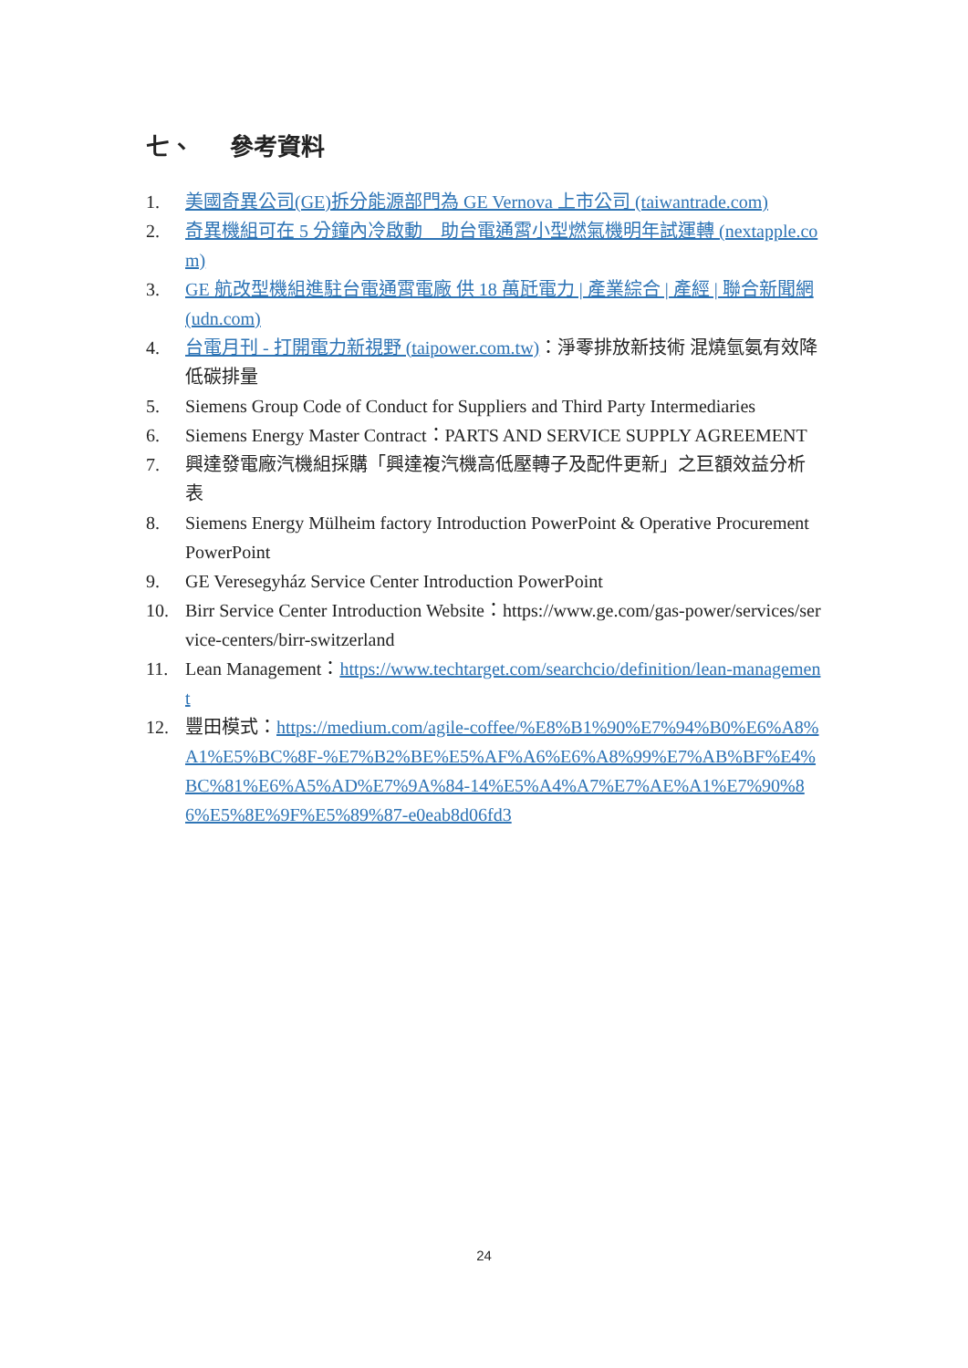七、 參考資料
1. 美國奇異公司(GE)拆分能源部門為 GE Vernova 上市公司 (taiwantrade.com)
2. 奇異機組可在 5 分鐘內冷啟動　助台電通霄小型燃氣機明年試運轉 (nextapple.com)
3. GE 航改型機組進駐台電通霄電廠 供 18 萬瓩電力 | 產業綜合 | 產經 | 聯合新聞網 (udn.com)
4. 台電月刊 - 打開電力新視野 (taipower.com.tw)：淨零排放新技術 混燒氫氨有效降低碳排量
5. Siemens Group Code of Conduct for Suppliers and Third Party Intermediaries
6. Siemens Energy Master Contract：PARTS AND SERVICE SUPPLY AGREEMENT
7. 興達發電廠汽機組採購「興達複汽機高低壓轉子及配件更新」之巨額效益分析表
8. Siemens Energy Mülheim factory Introduction PowerPoint & Operative Procurement PowerPoint
9. GE Veresegyház Service Center Introduction PowerPoint
10. Birr Service Center Introduction Website：https://www.ge.com/gas-power/services/service-centers/birr-switzerland
11. Lean Management：https://www.techtarget.com/searchcio/definition/lean-management
12. 豐田模式：https://medium.com/agile-coffee/%E8%B1%90%E7%94%B0%E6%A8%A1%E5%BC%8F-%E7%B2%BE%E5%AF%A6%E6%A8%99%E7%AB%BF%E4%BC%81%E6%A5%AD%E7%9A%84-14%E5%A4%A7%E7%AE%A1%E7%90%86%E5%8E%9F%E5%89%87-e0eab8d06fd3
24